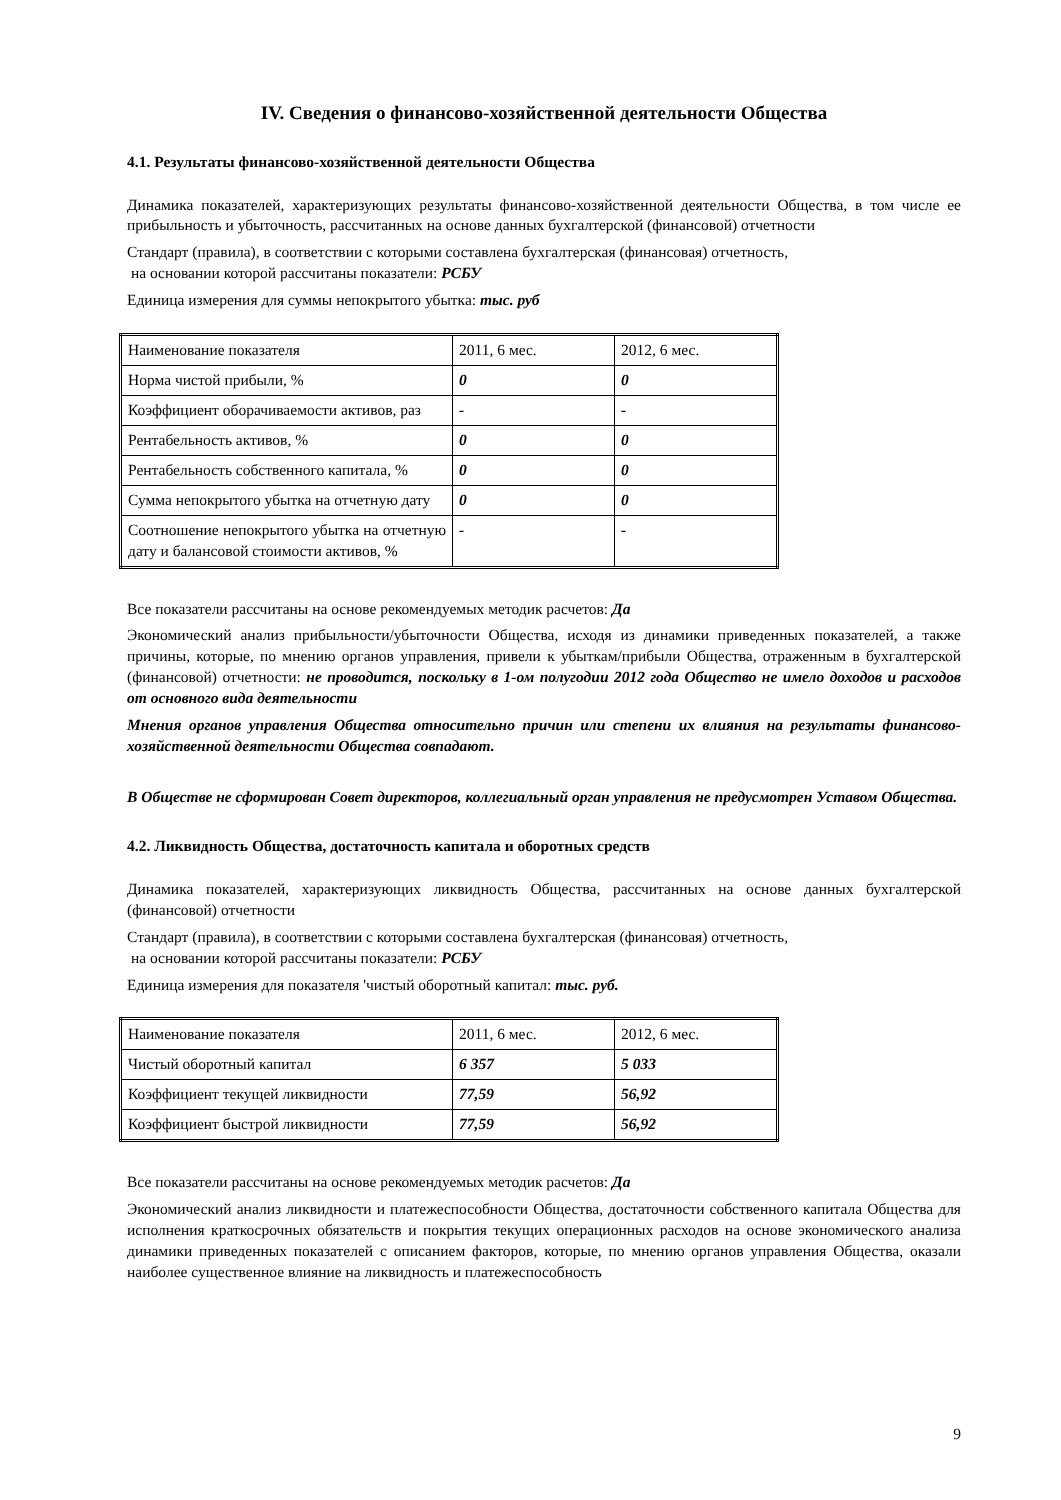IV. Сведения о финансово-хозяйственной деятельности Общества
4.1. Результаты финансово-хозяйственной деятельности Общества
Динамика показателей, характеризующих результаты финансово-хозяйственной деятельности Общества, в том числе ее прибыльность и убыточность, рассчитанных на основе данных бухгалтерской (финансовой) отчетности
Стандарт (правила), в соответствии с которыми составлена бухгалтерская (финансовая) отчетность,
на основании которой рассчитаны показатели: РСБУ
Единица измерения для суммы непокрытого убытка: тыс. руб
| Наименование показателя | 2011, 6 мес. | 2012, 6 мес. |
| Норма чистой прибыли, % | 0 | 0 |
| Коэффициент оборачиваемости активов, раз | - | - |
| Рентабельность активов, % | 0 | 0 |
| Рентабельность собственного капитала, % | 0 | 0 |
| Сумма непокрытого убытка на отчетную дату | 0 | 0 |
| Соотношение непокрытого убытка на отчетную дату и балансовой стоимости активов, % | - | - |
Все показатели рассчитаны на основе рекомендуемых методик расчетов: Да
Экономический анализ прибыльности/убыточности Общества, исходя из динамики приведенных показателей, а также причины, которые, по мнению органов управления, привели к убыткам/прибыли Общества, отраженным в бухгалтерской (финансовой) отчетности: не проводится, поскольку в 1-ом полугодии 2012 года Общество не имело доходов и расходов от основного вида деятельности
Мнения органов управления Общества относительно причин или степени их влияния на результаты финансово-хозяйственной деятельности Общества совпадают.
В Обществе не сформирован Совет директоров, коллегиальный орган управления не предусмотрен Уставом Общества.
4.2. Ликвидность Общества, достаточность капитала и оборотных средств
Динамика показателей, характеризующих ликвидность Общества, рассчитанных на основе данных бухгалтерской (финансовой) отчетности
Стандарт (правила), в соответствии с которыми составлена бухгалтерская (финансовая) отчетность,
на основании которой рассчитаны показатели: РСБУ
Единица измерения для показателя 'чистый оборотный капитал: тыс. руб.
| Наименование показателя | 2011, 6 мес. | 2012, 6 мес. |
| Чистый оборотный капитал | 6 357 | 5 033 |
| Коэффициент текущей ликвидности | 77,59 | 56,92 |
| Коэффициент быстрой ликвидности | 77,59 | 56,92 |
Все показатели рассчитаны на основе рекомендуемых методик расчетов: Да
Экономический анализ ликвидности и платежеспособности Общества, достаточности собственного капитала Общества для исполнения краткосрочных обязательств и покрытия текущих операционных расходов на основе экономического анализа динамики приведенных показателей с описанием факторов, которые, по мнению органов управления Общества, оказали наиболее существенное влияние на ликвидность и платежеспособность
9